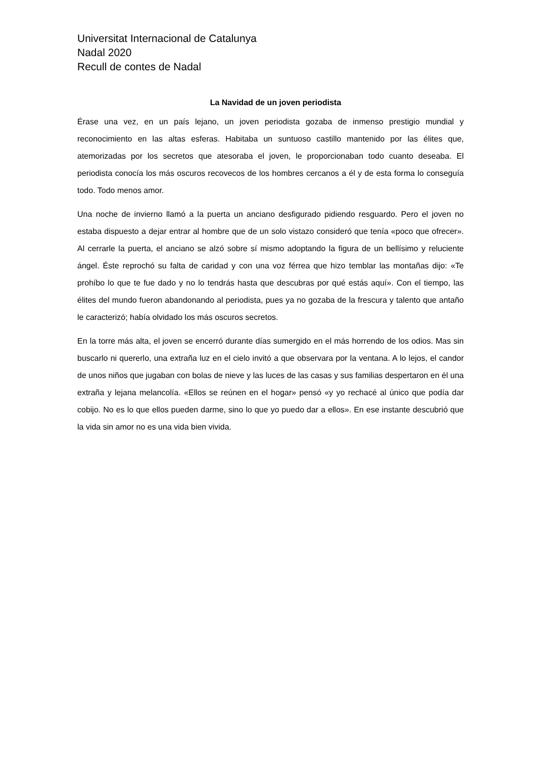Universitat Internacional de Catalunya
Nadal 2020
Recull de contes de Nadal
La Navidad de un joven periodista
Érase una vez, en un país lejano, un joven periodista gozaba de inmenso prestigio mundial y reconocimiento en las altas esferas. Habitaba un suntuoso castillo mantenido por las élites que, atemorizadas por los secretos que atesoraba el joven, le proporcionaban todo cuanto deseaba. El periodista conocía los más oscuros recovecos de los hombres cercanos a él y de esta forma lo conseguía todo. Todo menos amor.
Una noche de invierno llamó a la puerta un anciano desfigurado pidiendo resguardo. Pero el joven no estaba dispuesto a dejar entrar al hombre que de un solo vistazo consideró que tenía «poco que ofrecer». Al cerrarle la puerta, el anciano se alzó sobre sí mismo adoptando la figura de un bellísimo y reluciente ángel. Éste reprochó su falta de caridad y con una voz férrea que hizo temblar las montañas dijo: «Te prohíbo lo que te fue dado y no lo tendrás hasta que descubras por qué estás aquí». Con el tiempo, las élites del mundo fueron abandonando al periodista, pues ya no gozaba de la frescura y talento que antaño le caracterizó; había olvidado los más oscuros secretos.
En la torre más alta, el joven se encerró durante días sumergido en el más horrendo de los odios. Mas sin buscarlo ni quererlo, una extraña luz en el cielo invitó a que observara por la ventana. A lo lejos, el candor de unos niños que jugaban con bolas de nieve y las luces de las casas y sus familias despertaron en él una extraña y lejana melancolía. «Ellos se reúnen en el hogar» pensó «y yo rechacé al único que podía dar cobijo. No es lo que ellos pueden darme, sino lo que yo puedo dar a ellos». En ese instante descubrió que la vida sin amor no es una vida bien vivida.